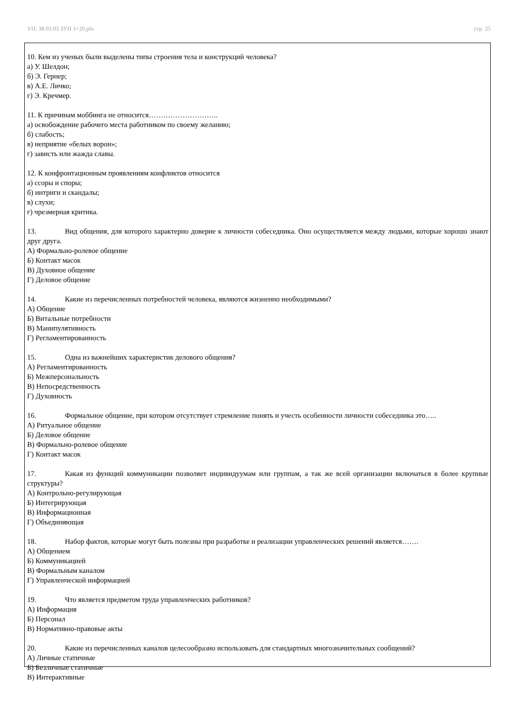УП: 38.03.03 ЗУП 3+20.plx стр. 25
10. Кем из ученых были выделены типы строения тела и конструкций человека?
а) У. Шелдон;
б) Э. Гернер;
в) А.Е. Личко;
г) Э. Кречмер.
11. К причинам моббинга не относится………………………..
а) освобождение рабочего места работником по своему желанию;
б) слабость;
в) неприятие «белых ворон»;
г) зависть или жажда славы.
12. К конфронтационным проявлениям конфликтов относится
а) ссоры и споры;
б) интриги и скандалы;
в) слухи;
г) чрезмерная критика.
13. Вид общения, для которого характерно доверие к личности собеседника. Оно осуществляется между людьми, которые хорошо знают друг друга.
А) Формально-ролевое общение
Б) Контакт масок
В) Духовное общение
Г) Деловое общение
14. Какие из перечисленных потребностей человека, являются жизненно необходимыми?
А) Общение
Б) Витальные потребности
В) Манипулятивность
Г) Регламентированность
15. Одна из важнейших характеристик делового общения?
А) Регламентированность
Б) Межперсональность
В) Непосредственность
Г) Духовность
16. Формальное общение, при котором отсутствует стремление понять и учесть особенности личности собеседника это…..
А) Ритуальное общение
Б) Деловое общение
В) Формально-ролевое общение
Г) Контакт масок
17. Какая из функций коммуникации позволяет индивидуумам или группам, а так же всей организации включаться в более крупные структуры?
А) Контрольно-регулирующая
Б) Интегрирующая
В) Информационная
Г) Объединяющая
18. Набор фактов, которые могут быть полезны при разработке и реализации управленческих решений является…….
А) Общением
Б) Коммуникацией
В) Формальным каналом
Г) Управленческой информацией
19. Что является предметом труда управленческих работников?
А) Информация
Б) Персонал
В) Нормативно-правовые акты
20. Какие из перечисленных каналов целесообразно использовать для стандартных многозначительных сообщений?
А) Личные статичные
Б) Безличные статичные
В) Интерактивные